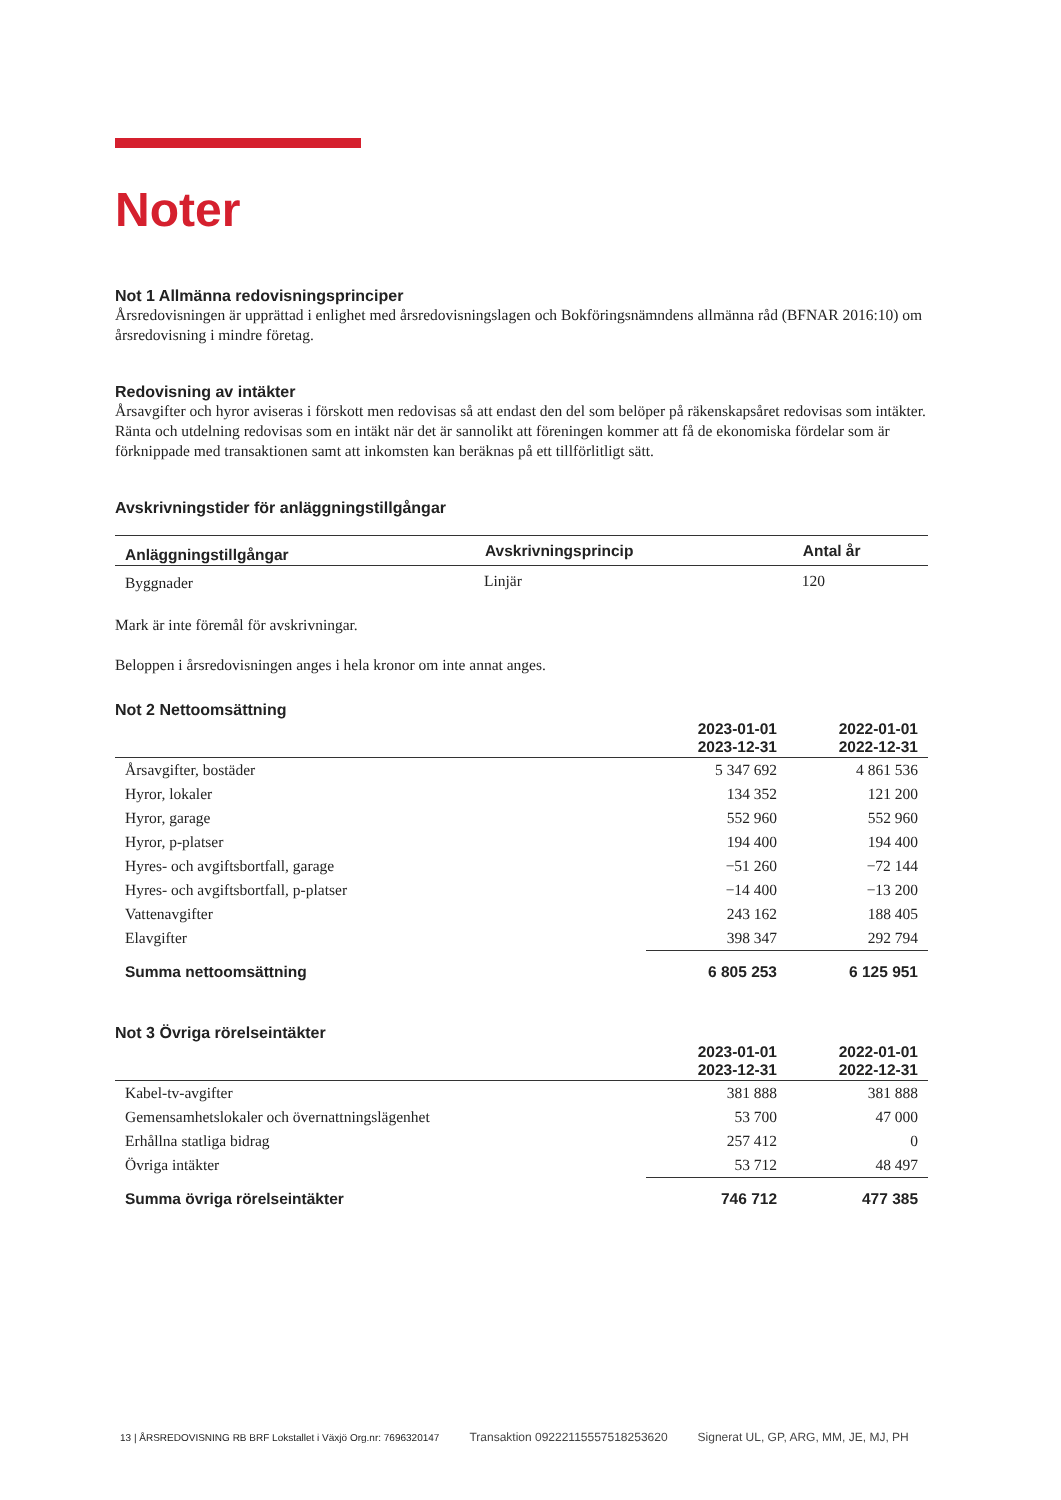Noter
Not 1 Allmänna redovisningsprinciper
Årsredovisningen är upprättad i enlighet med årsredovisningslagen och Bokföringsnämndens allmänna råd (BFNAR 2016:10) om årsredovisning i mindre företag.
Redovisning av intäkter
Årsavgifter och hyror aviseras i förskott men redovisas så att endast den del som belöper på räkenskapsåret redovisas som intäkter. Ränta och utdelning redovisas som en intäkt när det är sannolikt att föreningen kommer att få de ekonomiska fördelar som är förknippade med transaktionen samt att inkomsten kan beräknas på ett tillförlitligt sätt.
Avskrivningstider för anläggningstillgångar
| Anläggningstillgångar | Avskrivningsprincip | Antal år |
| --- | --- | --- |
| Byggnader | Linjär | 120 |
Mark är inte föremål för avskrivningar.
Beloppen i årsredovisningen anges i hela kronor om inte annat anges.
Not 2 Nettoomsättning
| | 2023-01-01 2023-12-31 | 2022-01-01 2022-12-31 |
| --- | --- | --- |
| Årsavgifter, bostäder | 5 347 692 | 4 861 536 |
| Hyror, lokaler | 134 352 | 121 200 |
| Hyror, garage | 552 960 | 552 960 |
| Hyror, p-platser | 194 400 | 194 400 |
| Hyres- och avgiftsbortfall, garage | −51 260 | −72 144 |
| Hyres- och avgiftsbortfall, p-platser | −14 400 | −13 200 |
| Vattenavgifter | 243 162 | 188 405 |
| Elavgifter | 398 347 | 292 794 |
| Summa nettoomsättning | 6 805 253 | 6 125 951 |
Not 3 Övriga rörelseintäkter
| | 2023-01-01 2023-12-31 | 2022-01-01 2022-12-31 |
| --- | --- | --- |
| Kabel-tv-avgifter | 381 888 | 381 888 |
| Gemensamhetslokaler och övernattningslägenhet | 53 700 | 47 000 |
| Erhållna statliga bidrag | 257 412 | 0 |
| Övriga intäkter | 53 712 | 48 497 |
| Summa övriga rörelseintäkter | 746 712 | 477 385 |
13 | ÅRSREDOVISNING RB BRF Lokstallet i Växjö Org.nr: 7696320147 Transaktion 09222115557518253620 Signerat UL, GP, ARG, MM, JE, MJ, PH